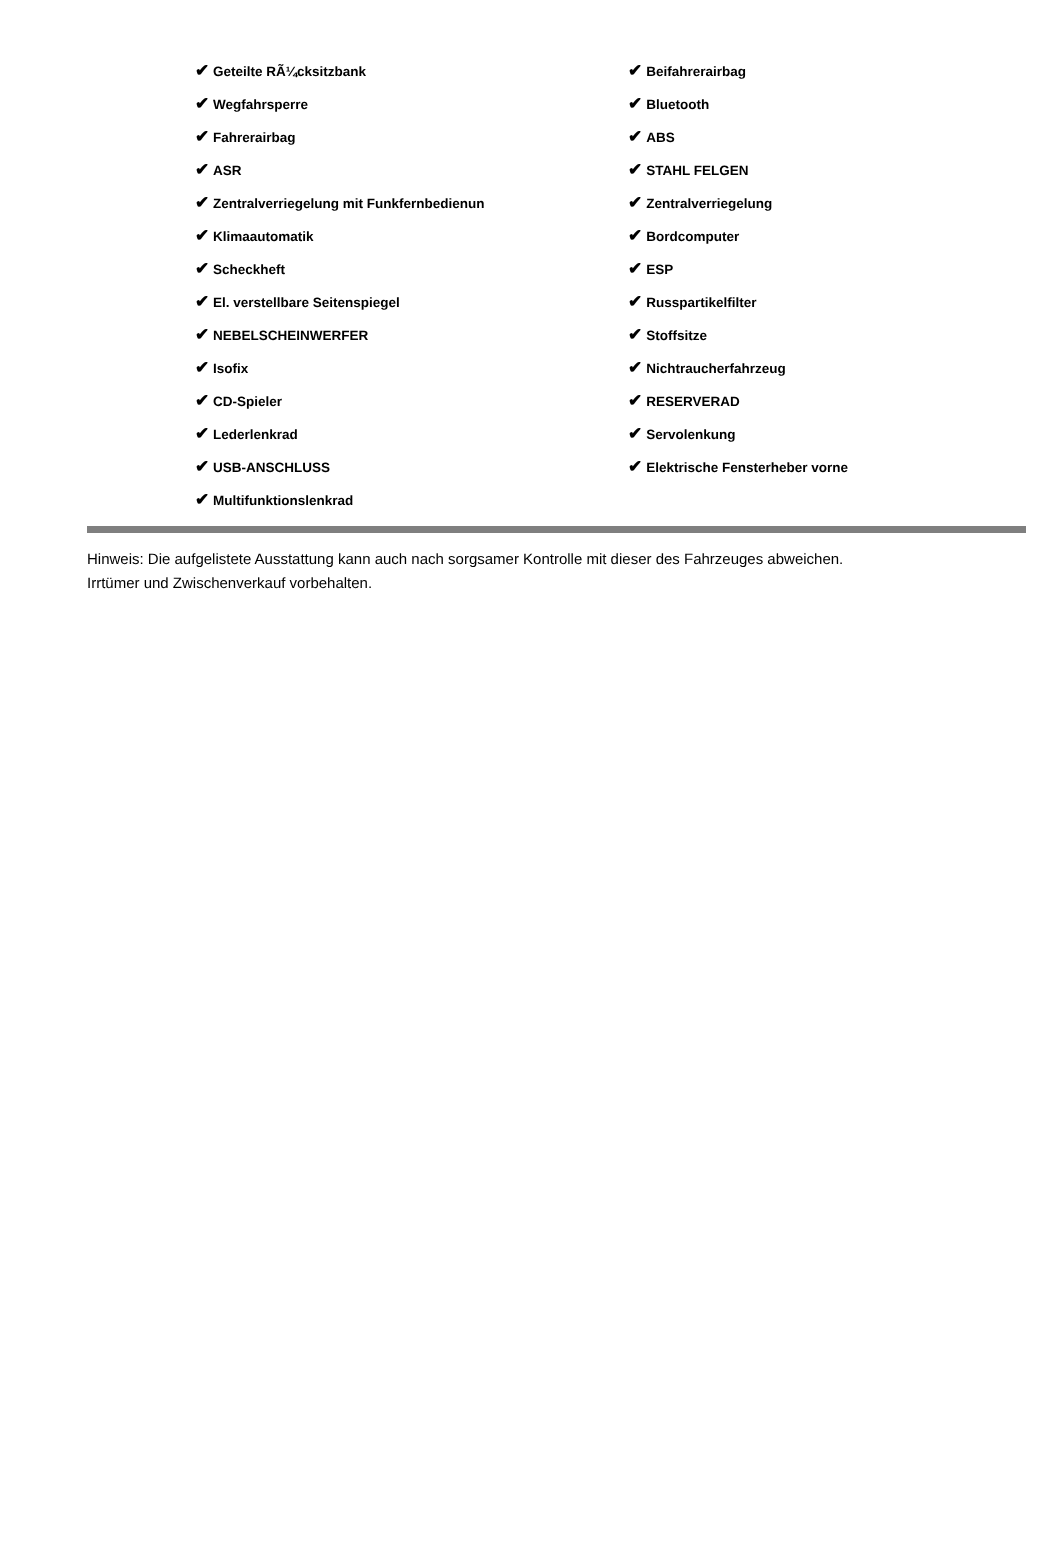| ✔ Geteilte RÃ¼cksitzbank | ✔ Beifahrerairbag |
| ✔ Wegfahrsperre | ✔ Bluetooth |
| ✔ Fahrerairbag | ✔ ABS |
| ✔ ASR | ✔ STAHL FELGEN |
| ✔ Zentralverriegelung mit Funkfernbedienun | ✔ Zentralverriegelung |
| ✔ Klimaautomatik | ✔ Bordcomputer |
| ✔ Scheckheft | ✔ ESP |
| ✔ El. verstellbare Seitenspiegel | ✔ Russpartikelfilter |
| ✔ NEBELSCHEINWERFER | ✔ Stoffsitze |
| ✔ Isofix | ✔ Nichtraucherfahrzeug |
| ✔ CD-Spieler | ✔ RESERVERAD |
| ✔ Lederlenkrad | ✔ Servolenkung |
| ✔ USB-ANSCHLUSS | ✔ Elektrische Fensterheber vorne |
| ✔ Multifunktionslenkrad | |
Hinweis: Die aufgelistete Ausstattung kann auch nach sorgsamer Kontrolle mit dieser des Fahrzeuges abweichen. Irrtümer und Zwischenverkauf vorbehalten.